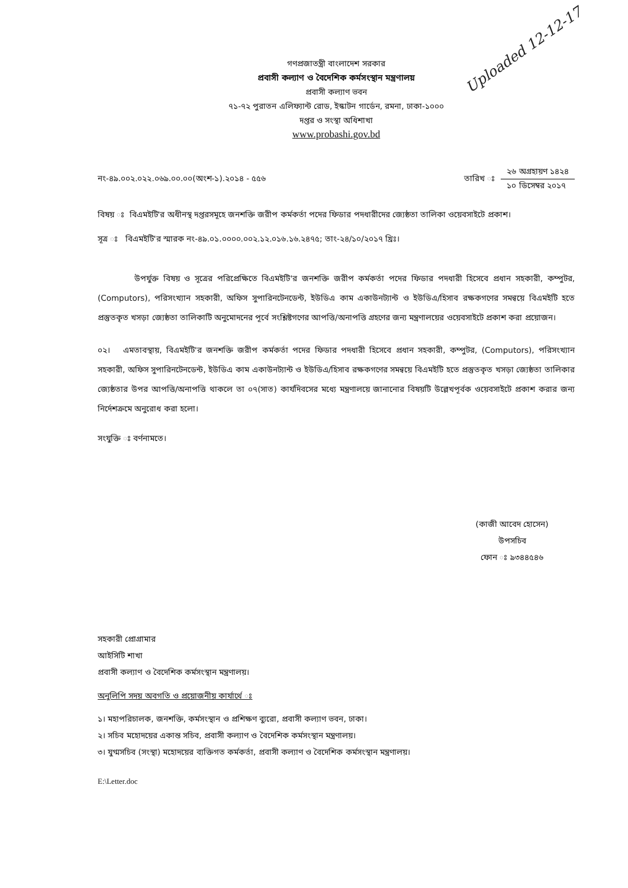Uploaded 12-12-17
গণপ্রজাতন্ত্রী বাংলাদেশ সরকার
প্রবাসী কল্যাণ ও বৈদেশিক কর্মসংস্থান মন্ত্রণালয়
প্রবাসী কল্যাণ ভবন
৭১-৭২ পুরাতন এলিফ্যান্ট রোড, ইস্কাটন গার্ডেন, রমনা, ঢাকা-১০০০
দপ্তর ও সংস্থা অধিশাখা
www.probashi.gov.bd
নং-৪৯.০০২.০২২.০৬৯.০০.০০(অংশ-১).২০১৪ - ৫৫৬
তারিখ ঃ
২৬ অগ্রহায়ণ ১৪২৪
১০ ডিসেম্বর ২০১৭
বিষয় ঃ বিএমইটি'র অধীনস্থ দপ্তরসমূহে জনশক্তি জরীপ কর্মকর্তা পদের ফিডার পদধারীদের জ্যেষ্ঠতা তালিকা ওয়েবসাইটে প্রকাশ।
সূত্র ঃ বিএমইটি'র স্মারক নং-৪৯.০১.০০০০.০০২.১২.০১৬.১৬.২৪৭৫; তাং-২৪/১০/২০১৭ খ্রিঃ।
উপর্যুক্ত বিষয় ও সূত্রের পরিপ্রেক্ষিতে বিএমইটি'র জনশক্তি জরীপ কর্মকর্তা পদের ফিডার পদধারী হিসেবে প্রধান সহকারী, কম্পুটর, (Computors), পরিসংখ্যান সহকারী, অফিস সুপারিনটেনডেন্ট, ইউডিএ কাম একাউনট্যান্ট ও ইউডিএ/হিসাব রক্ষকগণের সমন্বয়ে বিএমইটি হতে প্রস্তুতকৃত খসড়া জ্যেষ্ঠতা তালিকাটি অনুমোদনের পূর্বে সংশ্লিষ্টগণের আপত্তি/অনাপত্তি গ্রহণের জন্য মন্ত্রণালয়ের ওয়েবসাইটে প্রকাশ করা প্রয়োজন।
০২। এমতাবস্থায়, বিএমইটি'র জনশক্তি জরীপ কর্মকর্তা পদের ফিডার পদধারী হিসেবে প্রধান সহকারী, কম্পুটর, (Computors), পরিসংখ্যান সহকারী, অফিস সুপারিনটেনডেন্ট, ইউডিএ কাম একাউনট্যান্ট ও ইউডিএ/হিসাব রক্ষকগণের সমন্বয়ে বিএমইটি হতে প্রস্তুতকৃত খসড়া জ্যেষ্ঠতা তালিকার জ্যেষ্ঠতার উপর আপত্তি/অনাপত্তি থাকলে তা ০৭(সাত) কার্যদিবসের মধ্যে মন্ত্রণালয়ে জানানোর বিষয়টি উল্লেখপূর্বক ওয়েবসাইটে প্রকাশ করার জন্য নির্দেশক্রমে অনুরোধ করা হলো।
সংযুক্তি ঃ বর্ণনামতে।
(কাজী আবেদ হোসেন)
উপসচিব
ফোন ঃ ৯৩৪৪৫৪৬
সহকারী প্রোগ্রামার
আইসিটি শাখা
প্রবাসী কল্যাণ ও বৈদেশিক কর্মসংস্থান মন্ত্রণালয়।
অনুলিপি সদয় অবগতি ও প্রয়োজনীয় কার্যার্থে ঃ
১। মহাপরিচালক, জনশক্তি, কর্মসংস্থান ও প্রশিক্ষণ ব্যুরো, প্রবাসী কল্যাণ ভবন, ঢাকা।
২। সচিব মহোদয়ের একান্ত সচিব, প্রবাসী কল্যাণ ও বৈদেশিক কর্মসংস্থান মন্ত্রণালয়।
৩। যুগ্মসচিব (সংস্থা) মহোদয়ের ব্যক্তিগত কর্মকর্তা, প্রবাসী কল্যাণ ও বৈদেশিক কর্মসংস্থান মন্ত্রণালয়।
E:\Letter.doc